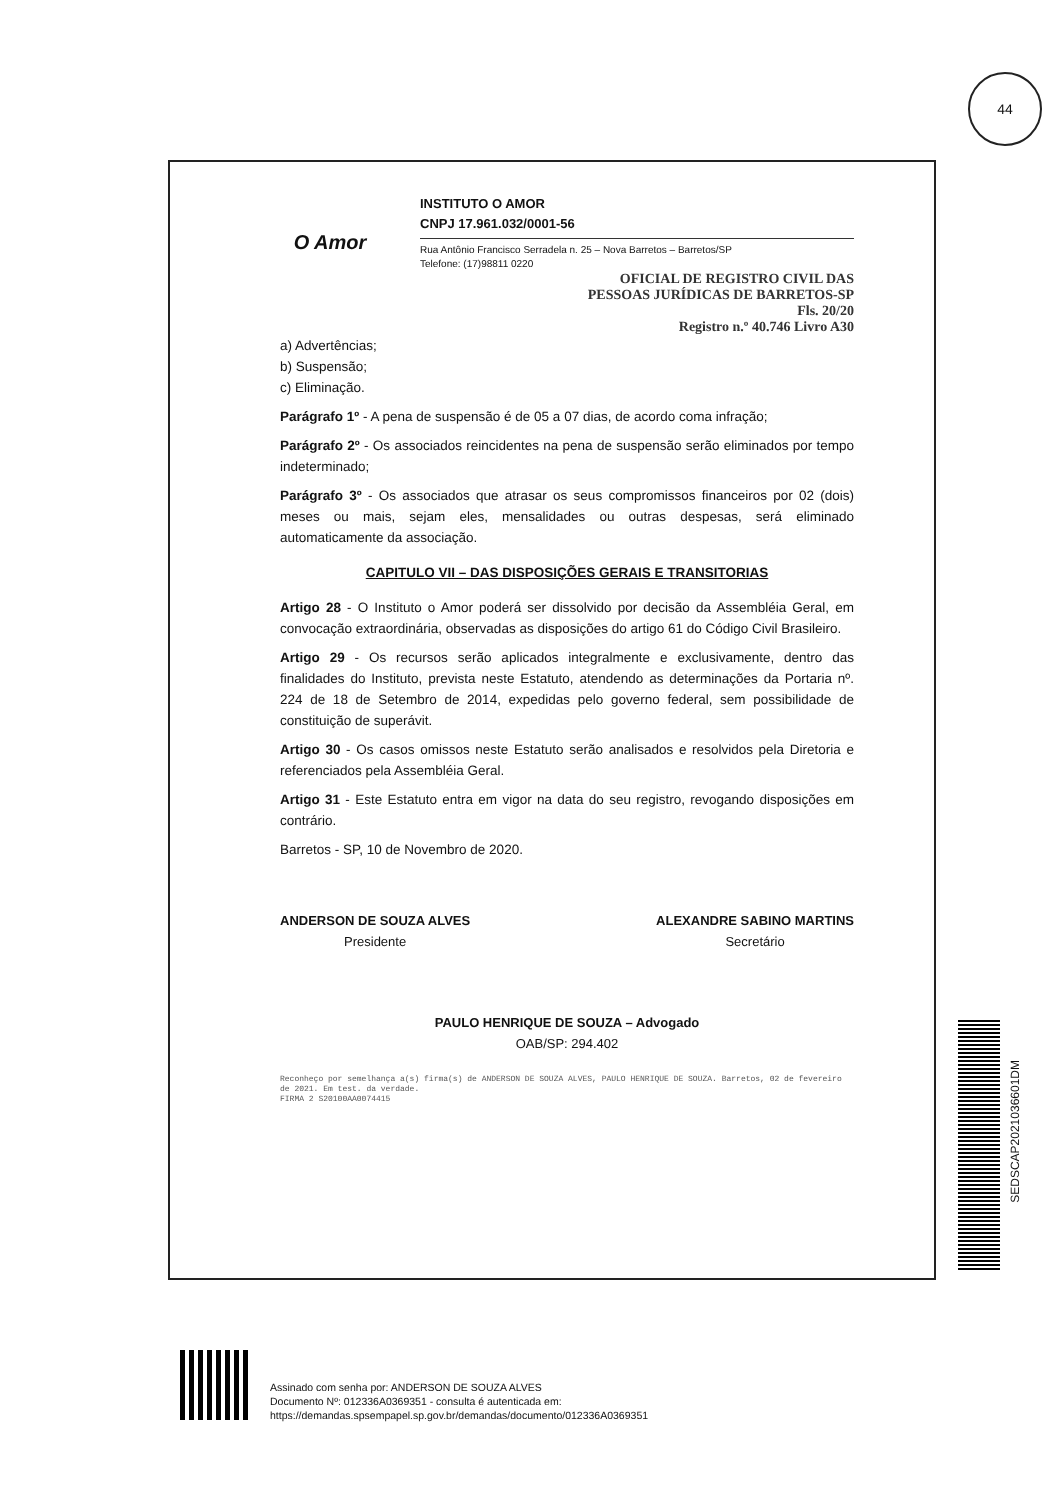44
O Amor
INSTITUTO O AMOR
CNPJ 17.961.032/0001-56
Rua Antônio Francisco Serradela n. 25 – Nova Barretos – Barretos/SP
Telefone: (17)98811 0220
OFICIAL DE REGISTRO CIVIL DAS
PESSOAS JURÍDICAS DE BARRETOS-SP
Fls. 20/20
Registro n.º 40.746 Livro A30
a) Advertências;
b) Suspensão;
c) Eliminação.
Parágrafo 1º - A pena de suspensão é de 05 a 07 dias, de acordo coma infração;
Parágrafo 2º - Os associados reincidentes na pena de suspensão serão eliminados por tempo indeterminado;
Parágrafo 3º - Os associados que atrasar os seus compromissos financeiros por 02 (dois) meses ou mais, sejam eles, mensalidades ou outras despesas, será eliminado automaticamente da associação.
CAPITULO VII – DAS DISPOSIÇÕES GERAIS E TRANSITORIAS
Artigo 28 - O Instituto o Amor poderá ser dissolvido por decisão da Assembléia Geral, em convocação extraordinária, observadas as disposições do artigo 61 do Código Civil Brasileiro.
Artigo 29 - Os recursos serão aplicados integralmente e exclusivamente, dentro das finalidades do Instituto, prevista neste Estatuto, atendendo as determinações da Portaria nº. 224 de 18 de Setembro de 2014, expedidas pelo governo federal, sem possibilidade de constituição de superávit.
Artigo 30 - Os casos omissos neste Estatuto serão analisados e resolvidos pela Diretoria e referenciados pela Assembléia Geral.
Artigo 31 - Este Estatuto entra em vigor na data do seu registro, revogando disposições em contrário.
Barretos - SP, 10 de Novembro de 2020.
ANDERSON DE SOUZA ALVES
Presidente
ALEXANDRE SABINO MARTINS
Secretário
PAULO HENRIQUE DE SOUZA – Advogado
OAB/SP: 294.402
Reconheço por semelhança a(s) firma(s) de ANDERSON DE SOUZA ALVES, PAULO HENRIQUE DE SOUZA. Barretos, 02 de fevereiro de 2021. Em test. da verdade.
FIRMA 2 S20100AA0074415
SEDSCAP2021036601DM
Assinado com senha por: ANDERSON DE SOUZA ALVES
Documento Nº: 012336A0369351 - consulta é autenticada em:
https://demandas.spsempapel.sp.gov.br/demandas/documento/012336A0369351